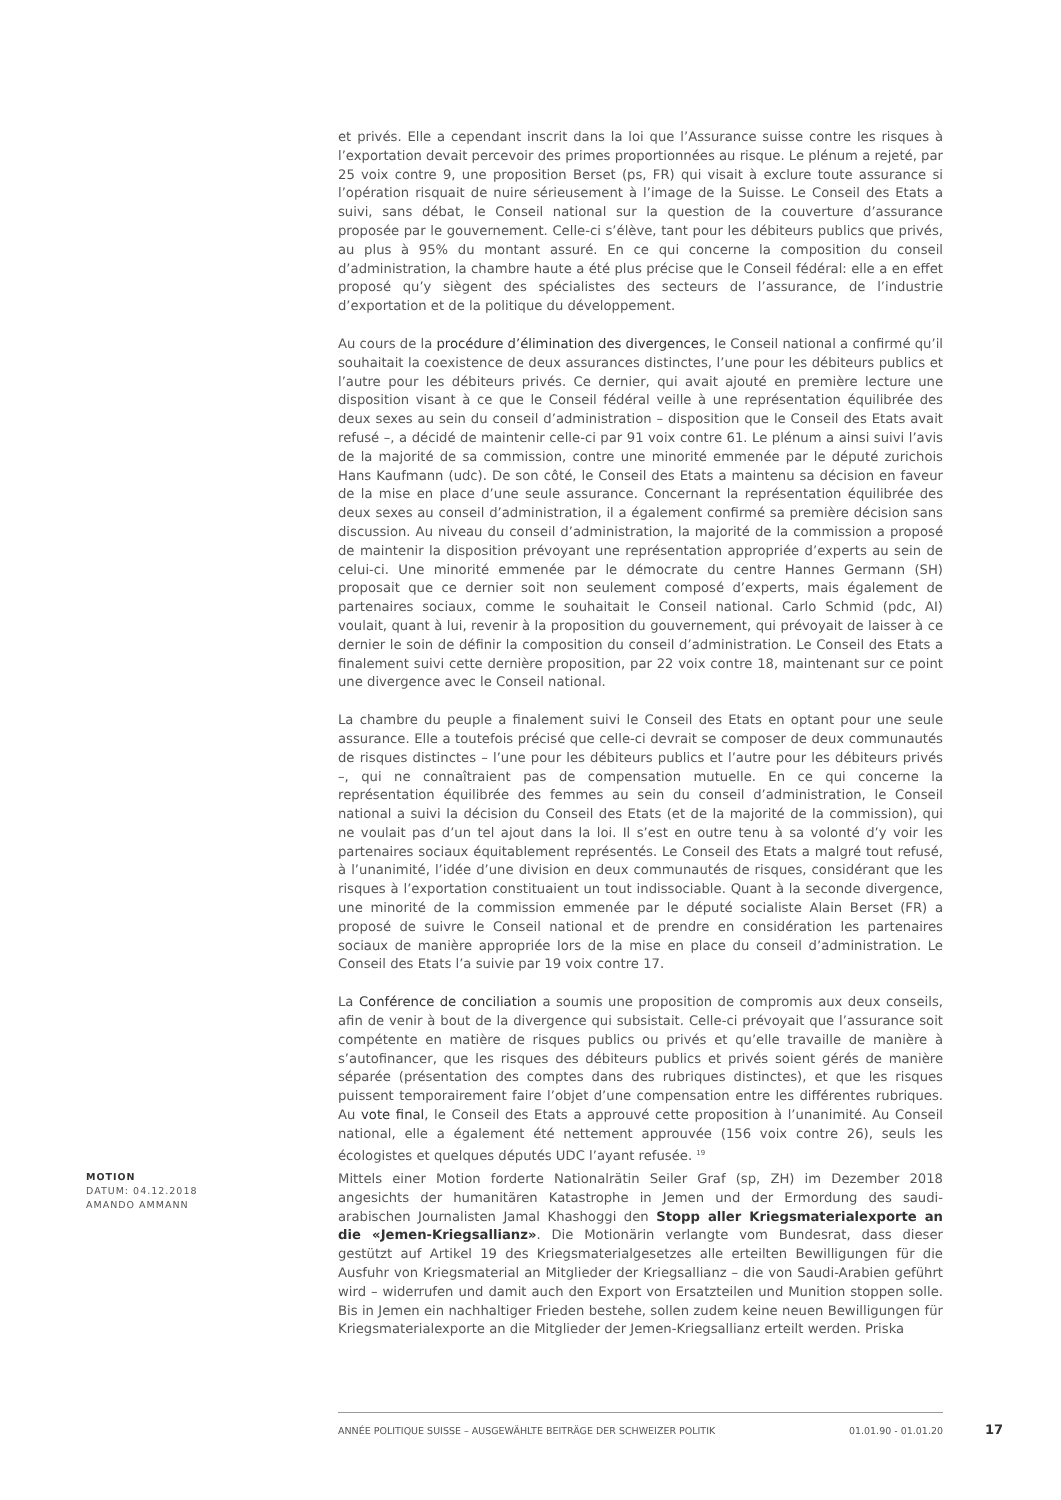et privés. Elle a cependant inscrit dans la loi que l’Assurance suisse contre les risques à l’exportation devait percevoir des primes proportionnées au risque. Le plénum a rejeté, par 25 voix contre 9, une proposition Berset (ps, FR) qui visait à exclure toute assurance si l’opération risquait de nuire sérieusement à l’image de la Suisse. Le Conseil des Etats a suivi, sans débat, le Conseil national sur la question de la couverture d’assurance proposée par le gouvernement. Celle-ci s’élève, tant pour les débiteurs publics que privés, au plus à 95% du montant assuré. En ce qui concerne la composition du conseil d’administration, la chambre haute a été plus précise que le Conseil fédéral: elle a en effet proposé qu’y siègent des spécialistes des secteurs de l’assurance, de l’industrie d’exportation et de la politique du développement.
Au cours de la procédure d’élimination des divergences, le Conseil national a confirmé qu’il souhaitait la coexistence de deux assurances distinctes, l’une pour les débiteurs publics et l’autre pour les débiteurs privés. Ce dernier, qui avait ajouté en première lecture une disposition visant à ce que le Conseil fédéral veille à une représentation équilibrée des deux sexes au sein du conseil d’administration – disposition que le Conseil des Etats avait refusé –, a décidé de maintenir celle-ci par 91 voix contre 61. Le plénum a ainsi suivi l’avis de la majorité de sa commission, contre une minorité emmenée par le député zurichois Hans Kaufmann (udc). De son côté, le Conseil des Etats a maintenu sa décision en faveur de la mise en place d’une seule assurance. Concernant la représentation équilibrée des deux sexes au conseil d’administration, il a également confirmé sa première décision sans discussion. Au niveau du conseil d’administration, la majorité de la commission a proposé de maintenir la disposition prévoyant une représentation appropriée d’experts au sein de celui-ci. Une minorité emmenée par le démocrate du centre Hannes Germann (SH) proposait que ce dernier soit non seulement composé d’experts, mais également de partenaires sociaux, comme le souhaitait le Conseil national. Carlo Schmid (pdc, AI) voulait, quant à lui, revenir à la proposition du gouvernement, qui prévoyait de laisser à ce dernier le soin de définir la composition du conseil d’administration. Le Conseil des Etats a finalement suivi cette dernière proposition, par 22 voix contre 18, maintenant sur ce point une divergence avec le Conseil national.
La chambre du peuple a finalement suivi le Conseil des Etats en optant pour une seule assurance. Elle a toutefois précisé que celle-ci devrait se composer de deux communautés de risques distinctes – l’une pour les débiteurs publics et l’autre pour les débiteurs privés –, qui ne connaîtraient pas de compensation mutuelle. En ce qui concerne la représentation équilibrée des femmes au sein du conseil d’administration, le Conseil national a suivi la décision du Conseil des Etats (et de la majorité de la commission), qui ne voulait pas d’un tel ajout dans la loi. Il s’est en outre tenu à sa volonté d’y voir les partenaires sociaux équitablement représentés. Le Conseil des Etats a malgré tout refusé, à l’unanimité, l’idée d’une division en deux communautés de risques, considérant que les risques à l’exportation constituaient un tout indissociable. Quant à la seconde divergence, une minorité de la commission emmenée par le député socialiste Alain Berset (FR) a proposé de suivre le Conseil national et de prendre en considération les partenaires sociaux de manière appropriée lors de la mise en place du conseil d’administration. Le Conseil des Etats l’a suivie par 19 voix contre 17.
La Conférence de conciliation a soumis une proposition de compromis aux deux conseils, afin de venir à bout de la divergence qui subsistait. Celle-ci prévoyait que l’assurance soit compétente en matière de risques publics ou privés et qu’elle travaille de manière à s’autofinancer, que les risques des débiteurs publics et privés soient gérés de manière séparée (présentation des comptes dans des rubriques distinctes), et que les risques puissent temporairement faire l’objet d’une compensation entre les différentes rubriques. Au vote final, le Conseil des Etats a approuvé cette proposition à l’unanimité. Au Conseil national, elle a également été nettement approuvée (156 voix contre 26), seuls les écologistes et quelques députés UDC l’ayant refusée. <sup>19</sup>
MOTION
DATUM: 04.12.2018
AMANDO AMMANN
Mittels einer Motion forderte Nationalrätin Seiler Graf (sp, ZH) im Dezember 2018 angesichts der humanitären Katastrophe in Jemen und der Ermordung des saudi-arabischen Journalisten Jamal Khashoggi den Stopp aller Kriegsmaterialexporte an die «Jemen-Kriegsallianz». Die Motionärin verlangte vom Bundesrat, dass dieser gestützt auf Artikel 19 des Kriegsmaterialgesetzes alle erteilten Bewilligungen für die Ausfuhr von Kriegsmaterial an Mitglieder der Kriegsallianz – die von Saudi-Arabien geführt wird – widerrufen und damit auch den Export von Ersatzteilen und Munition stoppen solle. Bis in Jemen ein nachhaltiger Frieden bestehe, sollen zudem keine neuen Bewilligungen für Kriegsmaterialexporte an die Mitglieder der Jemen-Kriegsallianz erteilt werden. Priska
ANNÉE POLITIQUE SUISSE – AUSGEWÄHLTE BEITRÄGE DER SCHWEIZER POLITIK 01.01.90 - 01.01.20
17